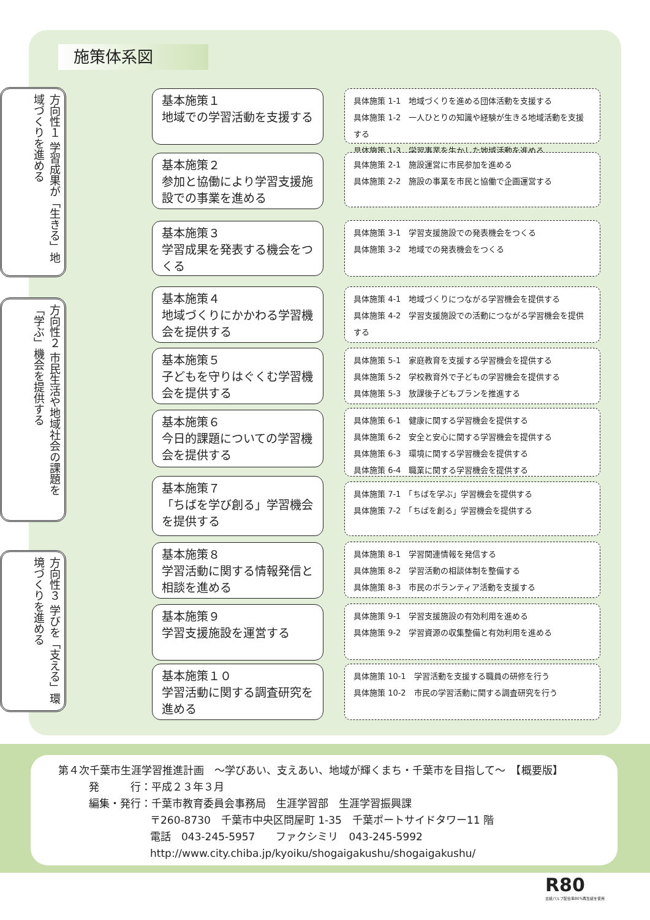施策体系図
方向性１ 学習成果が「生きる」地域づくりを進める
方向性２ 市民生活や地域社会の課題を「学ぶ」機会を提供する
方向性３ 学びを「支える」環境づくりを進める
基本施策１
地域での学習活動を支援する
具体施策 1-1　地域づくりを進める団体活動を支援する
具体施策 1-2　一人ひとりの知識や経験が生きる地域活動を支援する
具体施策 1-3　学習事業を生かした地域活動を進める
基本施策２
参加と協働により学習支援施設での事業を進める
具体施策 2-1　施設運営に市民参加を進める
具体施策 2-2　施設の事業を市民と協働で企画運営する
基本施策３
学習成果を発表する機会をつくる
具体施策 3-1　学習支援施設での発表機会をつくる
具体施策 3-2　地域での発表機会をつくる
基本施策４
地域づくりにかかわる学習機会を提供する
具体施策 4-1　地域づくりにつながる学習機会を提供する
具体施策 4-2　学習支援施設での活動につながる学習機会を提供する
基本施策５
子どもを守りはぐくむ学習機会を提供する
具体施策 5-1　家庭教育を支援する学習機会を提供する
具体施策 5-2　学校教育外で子どもの学習機会を提供する
具体施策 5-3　放課後子どもプランを推進する
基本施策６
今日的課題についての学習機会を提供する
具体施策 6-1　健康に関する学習機会を提供する
具体施策 6-2　安全と安心に関する学習機会を提供する
具体施策 6-3　環境に関する学習機会を提供する
具体施策 6-4　職業に関する学習機会を提供する
基本施策７
「ちばを学び創る」学習機会を提供する
具体施策 7-1　「ちばを学ぶ」学習機会を提供する
具体施策 7-2　「ちばを創る」学習機会を提供する
基本施策８
学習活動に関する情報発信と相談を進める
具体施策 8-1　学習関連情報を発信する
具体施策 8-2　学習活動の相談体制を整備する
具体施策 8-3　市民のボランティア活動を支援する
基本施策９
学習支援施設を運営する
具体施策 9-1　学習支援施設の有効利用を進める
具体施策 9-2　学習資源の収集整備と有効利用を進める
基本施策１０
学習活動に関する調査研究を進める
具体施策 10-1　学習活動を支援する職員の研修を行う
具体施策 10-2　市民の学習活動に関する調査研究を行う
第４次千葉市生涯学習推進計画　～学びあい、支えあい、地域が輝くまち・千葉市を目指して～　【概要版】
発　　　行：平成２３年３月
編集・発行：千葉市教育委員会事務局　生涯学習部　生涯学習振興課
〒260-8730　千葉市中央区問屋町 1-35　千葉ポートサイドタワー11 階
電話　043-245-5957　　ファクシミリ　043-245-5992
http://www.city.chiba.jp/kyoiku/shogaigakushu/shogaigakushu/
R80
古紙パルプ配合率80%再生紙を使用